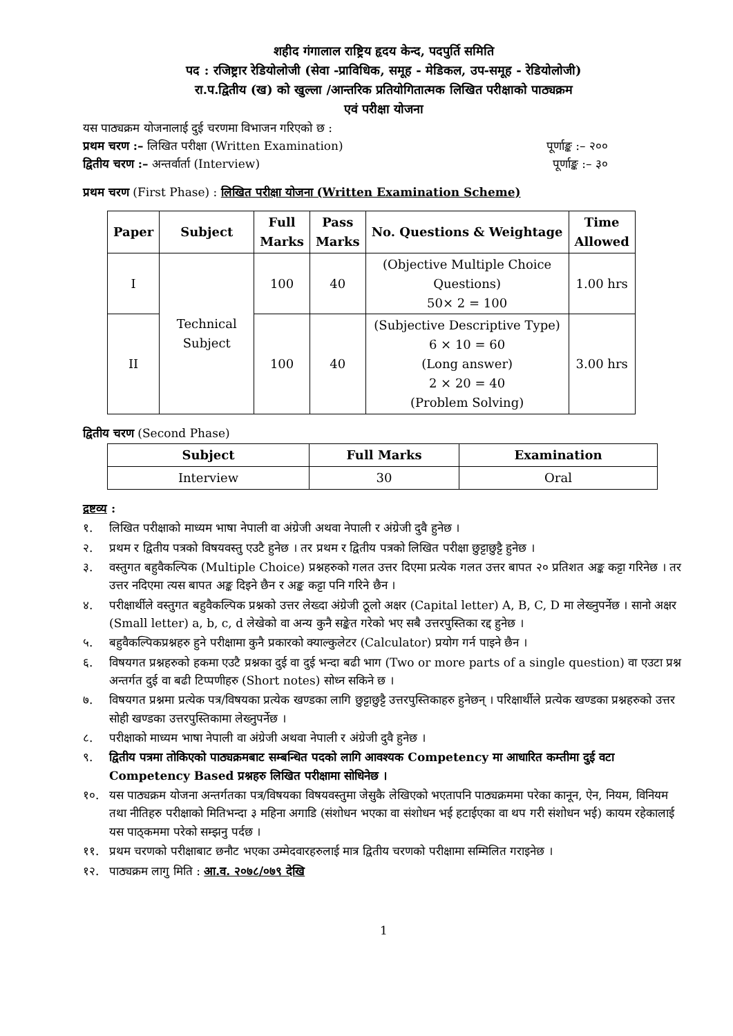शहीद गंगालाल राष्ट्रिय हृदय केन्द, पदपुर्ति समिति
पद : रजिष्ट्रार रेडियोलोजी (सेवा -प्राविधिक, समूह - मेडिकल, उप-समूह - रेडियोलोजी)
रा.प.द्वितीय (ख) को खुल्ला /आन्तरिक प्रतियोगितात्मक लिखित परीक्षाको पाठ्यक्रम
एवं परीक्षा योजना
यस पाठ्यक्रम योजनालाई दुई चरणमा विभाजन गरिएको छ :
प्रथम चरण :– लिखित परीक्षा (Written Examination) पूर्णाङ्क :– २००
द्वितीय चरण :– अन्तर्वार्ता (Interview) पूर्णाङ्क :– ३०
प्रथम चरण (First Phase) : लिखित परीक्षा योजना (Written Examination Scheme)
| Paper | Subject | Full Marks | Pass Marks | No. Questions & Weightage | Time Allowed |
| --- | --- | --- | --- | --- | --- |
| I | Technical Subject | 100 | 40 | (Objective Multiple Choice Questions) 50× 2 = 100 | 1.00 hrs |
| II | | 100 | 40 | (Subjective Descriptive Type) 6 × 10 = 60 (Long answer) 2 × 20 = 40 (Problem Solving) | 3.00 hrs |
द्वितीय चरण (Second Phase)
| Subject | Full Marks | Examination |
| --- | --- | --- |
| Interview | 30 | Oral |
द्रष्टव्य :
१. लिखित परीक्षाको माध्यम भाषा नेपाली वा अंग्रेजी अथवा नेपाली र अंग्रेजी दुवै हुनेछ ।
२. प्रथम र द्वितीय पत्रको विषयवस्तु एउटै हुनेछ । तर प्रथम र द्वितीय पत्रको लिखित परीक्षा छुट्टाछुट्टै हुनेछ ।
३. वस्तुगत बहुवैकल्पिक (Multiple Choice) प्रश्नहरुको गलत उत्तर दिएमा प्रत्येक गलत उत्तर बापत २० प्रतिशत अङ्क कट्टा गरिनेछ । तर उत्तर नदिएमा त्यस बापत अङ्क दिइने छैन र अङ्क कट्टा पनि गरिने छैन ।
४. परीक्षार्थीले वस्तुगत बहुवैकल्पिक प्रश्नको उत्तर लेख्दा अंग्रेजी ठूलो अक्षर (Capital letter) A, B, C, D मा लेख्नुपर्नेछ । सानो अक्षर (Small letter) a, b, c, d लेखेको वा अन्य कुनै सङ्केत गरेको भए सबै उत्तरपुस्तिका रद्द हुनेछ ।
५. बहुवैकल्पिकप्रश्नहरु हुने परीक्षामा कुनै प्रकारको क्याल्कुलेटर (Calculator) प्रयोग गर्न पाइने छैन ।
६. विषयगत प्रश्नहरुको हकमा एउटै प्रश्नका दुई वा दुई भन्दा बढी भाग (Two or more parts of a single question) वा एउटा प्रश्न अन्तर्गत दुई वा बढी टिप्पणीहरु (Short notes) सोध्न सकिने छ ।
७. विषयगत प्रश्नमा प्रत्येक पत्र/विषयका प्रत्येक खण्डका लागि छुट्टाछुट्टै उत्तरपुस्तिकाहरु हुनेछन् । परिक्षार्थीले प्रत्येक खण्डका प्रश्नहरुको उत्तर सोही खण्डका उत्तरपुस्तिकामा लेख्नुपर्नेछ ।
८. परीक्षाको माध्यम भाषा नेपाली वा अंग्रेजी अथवा नेपाली र अंग्रेजी दुवै हुनेछ ।
९. द्वितीय पत्रमा तोकिएको पाठ्यक्रमबाट सम्बन्धित पदको लागि आवश्यक Competency मा आधारित कम्तीमा दुई वटा Competency Based प्रश्नहरु लिखित परीक्षामा सोधिनेछ ।
१०. यस पाठ्यक्रम योजना अन्तर्गतका पत्र/विषयका विषयवस्तुमा जेसुकै लेखिएको भएतापनि पाठ्यक्रममा परेका कानून, ऐन, नियम, विनियम तथा नीतिहरु परीक्षाको मितिभन्दा ३ महिना अगाडि (संशोधन भएका वा संशोधन भई हटाईएका वा थप गरी संशोधन भई) कायम रहेकालाई यस पाठ्कममा परेको सम्झनु पर्दछ ।
११. प्रथम चरणको परीक्षाबाट छनौट भएका उम्मेदवारहरुलाई मात्र द्वितीय चरणको परीक्षामा सम्मिलित गराइनेछ ।
१२. पाठ्यक्रम लागु मिति : आ.व. २०७८/०७९ देखि
1